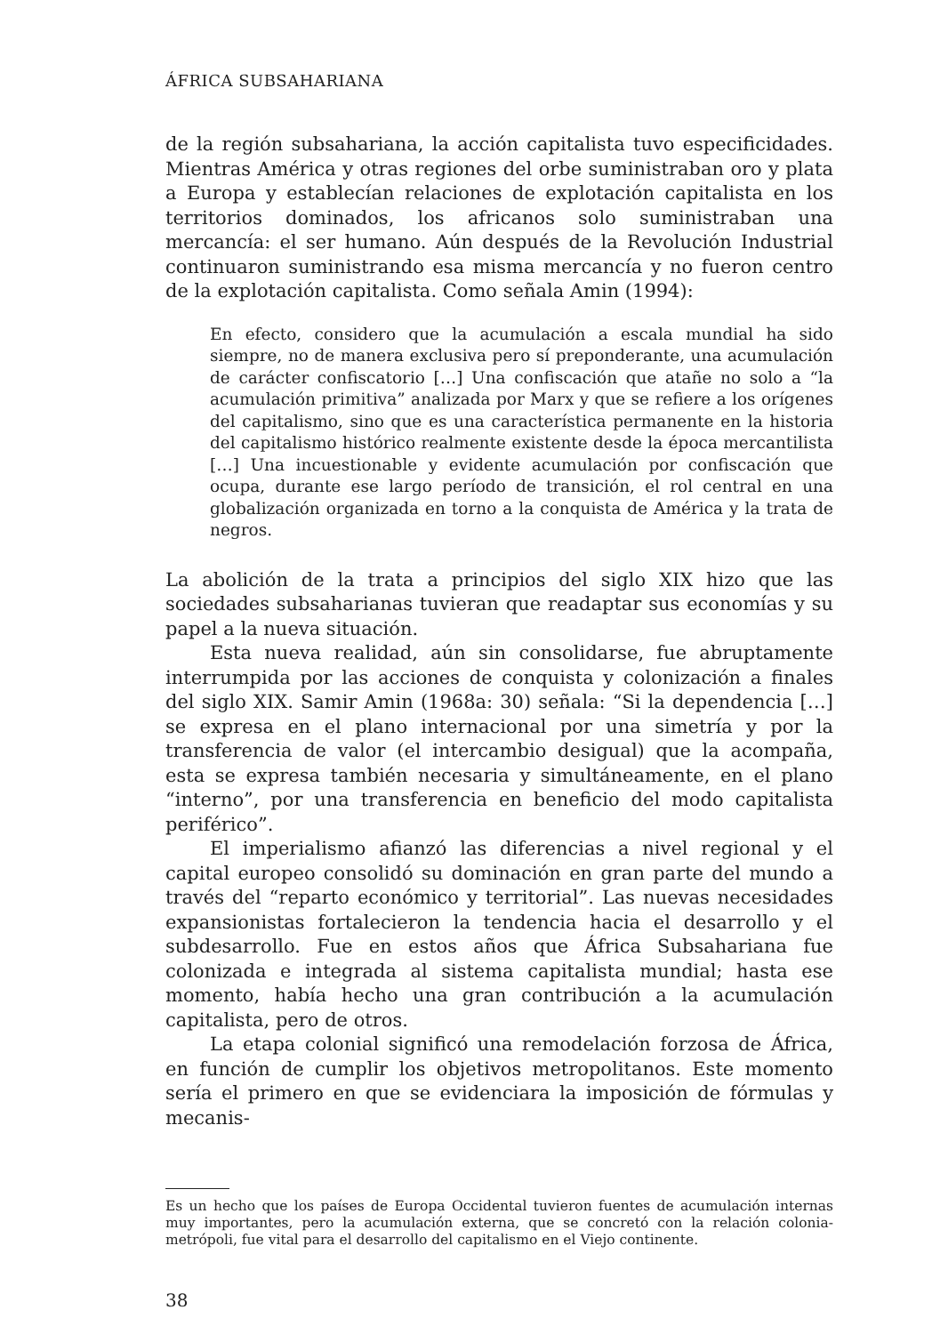ÁFRICA SUBSAHARIANA
de la región subsahariana, la acción capitalista tuvo especificidades. Mientras América y otras regiones del orbe suministraban oro y plata a Europa y establecían relaciones de explotación capitalista en los territorios dominados, los africanos solo suministraban una mercancía: el ser humano. Aún después de la Revolución Industrial continuaron suministrando esa misma mercancía y no fueron centro de la explotación capitalista. Como señala Amin (1994):
En efecto, considero que la acumulación a escala mundial ha sido siempre, no de manera exclusiva pero sí preponderante, una acumulación de carácter confiscatorio […] Una confiscación que atañe no solo a “la acumulación primitiva” analizada por Marx y que se refiere a los orígenes del capitalismo, sino que es una característica permanente en la historia del capitalismo histórico realmente existente desde la época mercantilista […] Una incuestionable y evidente acumulación por confiscación que ocupa, durante ese largo período de transición, el rol central en una globalización organizada en torno a la conquista de América y la trata de negros.
La abolición de la trata a principios del siglo XIX hizo que las sociedades subsaharianas tuvieran que readaptar sus economías y su papel a la nueva situación.
Esta nueva realidad, aún sin consolidarse, fue abruptamente interrumpida por las acciones de conquista y colonización a finales del siglo XIX. Samir Amin (1968a: 30) señala: “Si la dependencia […] se expresa en el plano internacional por una simetría y por la transferencia de valor (el intercambio desigual) que la acompaña, esta se expresa también necesaria y simultáneamente, en el plano “interno”, por una transferencia en beneficio del modo capitalista periférico”.
El imperialismo afianzó las diferencias a nivel regional y el capital europeo consolidó su dominación en gran parte del mundo a través del “reparto económico y territorial”. Las nuevas necesidades expansionistas fortalecieron la tendencia hacia el desarrollo y el subdesarrollo. Fue en estos años que África Subsahariana fue colonizada e integrada al sistema capitalista mundial; hasta ese momento, había hecho una gran contribución a la acumulación capitalista, pero de otros.
La etapa colonial significó una remodelación forzosa de África, en función de cumplir los objetivos metropolitanos. Este momento sería el primero en que se evidenciara la imposición de fórmulas y mecanis-
Es un hecho que los países de Europa Occidental tuvieron fuentes de acumulación internas muy importantes, pero la acumulación externa, que se concretó con la relación colonia-metrópoli, fue vital para el desarrollo del capitalismo en el Viejo continente.
38